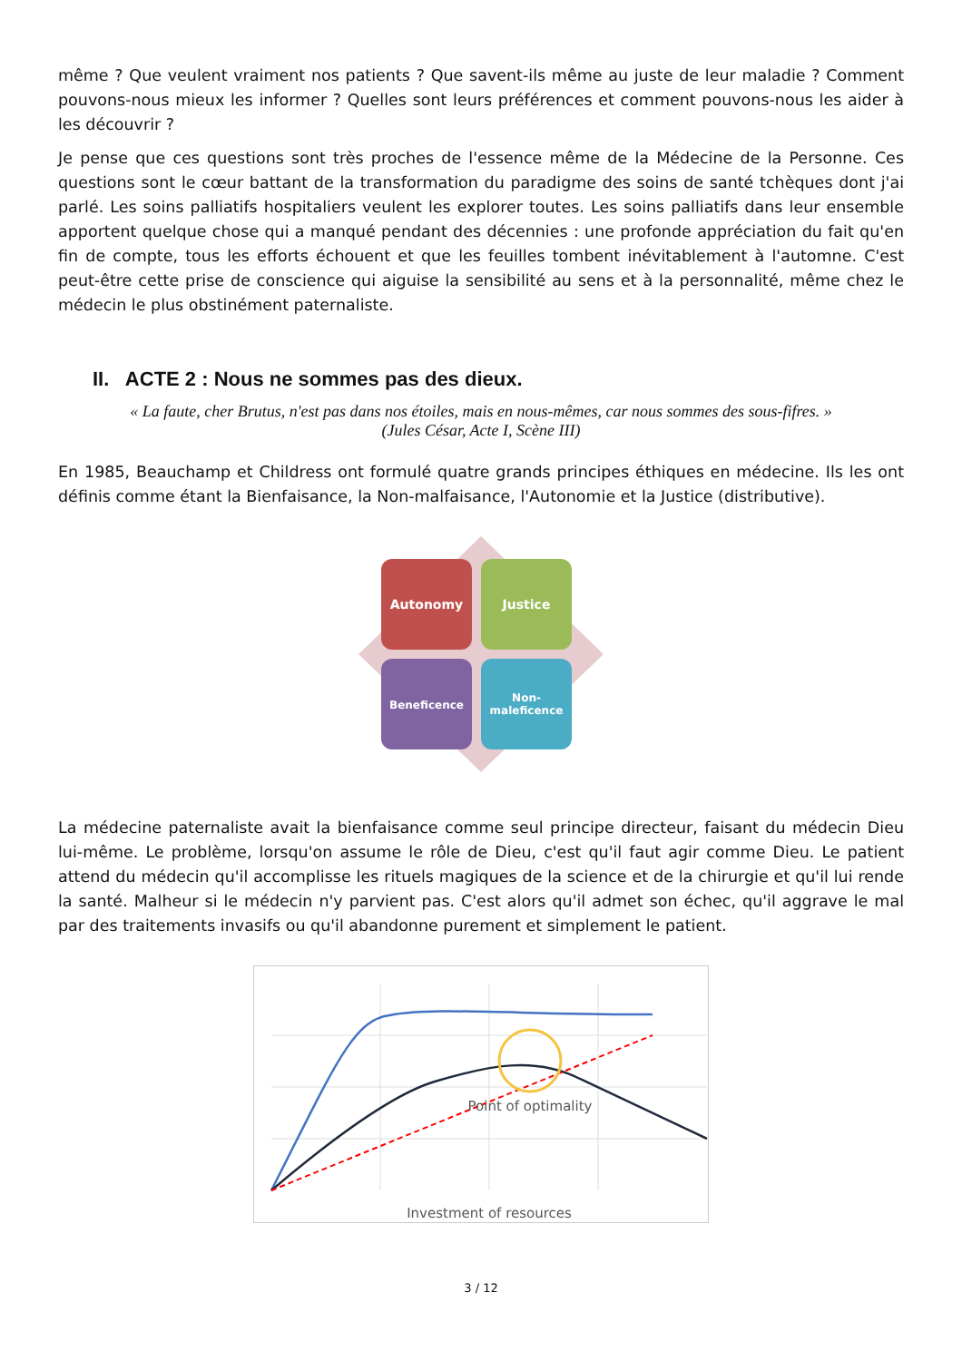même ? Que veulent vraiment nos patients ? Que savent-ils même au juste de leur maladie ? Comment pouvons-nous mieux les informer ? Quelles sont leurs préférences et comment pouvons-nous les aider à les découvrir ?
Je pense que ces questions sont très proches de l'essence même de la Médecine de la Personne. Ces questions sont le cœur battant de la transformation du paradigme des soins de santé tchèques dont j'ai parlé. Les soins palliatifs hospitaliers veulent les explorer toutes. Les soins palliatifs dans leur ensemble apportent quelque chose qui a manqué pendant des décennies : une profonde appréciation du fait qu'en fin de compte, tous les efforts échouent et que les feuilles tombent inévitablement à l'automne. C'est peut-être cette prise de conscience qui aiguise la sensibilité au sens et à la personnalité, même chez le médecin le plus obstinément paternaliste.
II. ACTE 2 : Nous ne sommes pas des dieux.
« La faute, cher Brutus, n'est pas dans nos étoiles, mais en nous-mêmes, car nous sommes des sous-fifres. »
(Jules César, Acte I, Scène III)
En 1985, Beauchamp et Childress ont formulé quatre grands principes éthiques en médecine. Ils les ont définis comme étant la Bienfaisance, la Non-malfaisance, l'Autonomie et la Justice (distributive).
Autonomy
Justice
Beneficence
Non-
maleficence
La médecine paternaliste avait la bienfaisance comme seul principe directeur, faisant du médecin Dieu lui-même. Le problème, lorsqu'on assume le rôle de Dieu, c'est qu'il faut agir comme Dieu. Le patient attend du médecin qu'il accomplisse les rituels magiques de la science et de la chirurgie et qu'il lui rende la santé. Malheur si le médecin n'y parvient pas. C'est alors qu'il admet son échec, qu'il aggrave le mal par des traitements invasifs ou qu'il abandonne purement et simplement le patient.
Point of optimality
Investment of resources
3 / 12